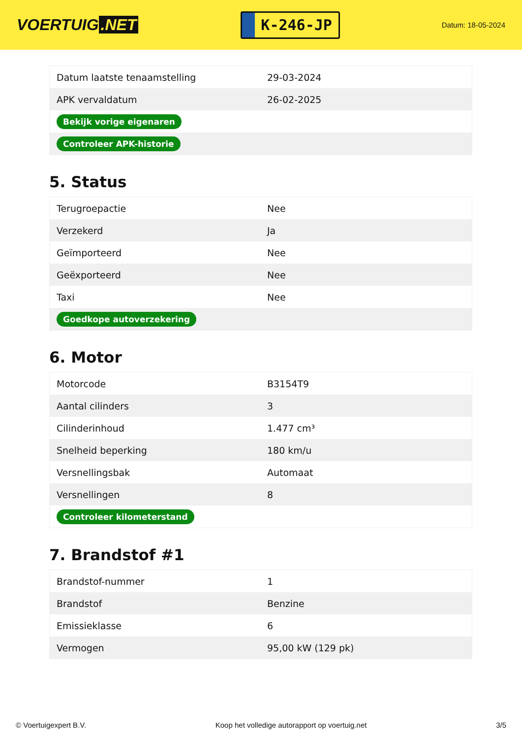VOERTUIG.NET
K-246-JP
Datum: 18-05-2024
| Datum laatste tenaamstelling | 29-03-2024 |
| APK vervaldatum | 26-02-2025 |
| Bekijk vorige eigenaren | |
| Controleer APK-historie | |
5. Status
| Terugroepactie | Nee |
| Verzekerd | Ja |
| Geïmporteerd | Nee |
| Geëxporteerd | Nee |
| Taxi | Nee |
| Goedkope autoverzekering | |
6. Motor
| Motorcode | B3154T9 |
| Aantal cilinders | 3 |
| Cilinderinhoud | 1.477 cm³ |
| Snelheid beperking | 180 km/u |
| Versnellingsbak | Automaat |
| Versnellingen | 8 |
| Controleer kilometerstand | |
7. Brandstof #1
| Brandstof-nummer | 1 |
| Brandstof | Benzine |
| Emissieklasse | 6 |
| Vermogen | 95,00 kW (129 pk) |
© Voertuigexpert B.V. Koop het volledige autorapport op voertuig.net 3/5